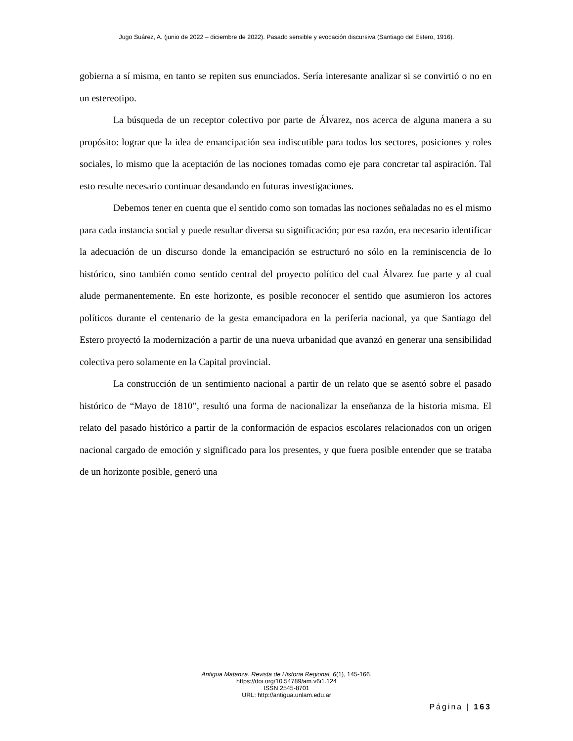Jugo Suárez, A. (junio de 2022 – diciembre de 2022). Pasado sensible y evocación discursiva (Santiago del Estero, 1916).
gobierna a sí misma, en tanto se repiten sus enunciados. Sería interesante analizar si se convirtió o no en un estereotipo.
La búsqueda de un receptor colectivo por parte de Álvarez, nos acerca de alguna manera a su propósito: lograr que la idea de emancipación sea indiscutible para todos los sectores, posiciones y roles sociales, lo mismo que la aceptación de las nociones tomadas como eje para concretar tal aspiración. Tal esto resulte necesario continuar desandando en futuras investigaciones.
Debemos tener en cuenta que el sentido como son tomadas las nociones señaladas no es el mismo para cada instancia social y puede resultar diversa su significación; por esa razón, era necesario identificar la adecuación de un discurso donde la emancipación se estructuró no sólo en la reminiscencia de lo histórico, sino también como sentido central del proyecto político del cual Álvarez fue parte y al cual alude permanentemente. En este horizonte, es posible reconocer el sentido que asumieron los actores políticos durante el centenario de la gesta emancipadora en la periferia nacional, ya que Santiago del Estero proyectó la modernización a partir de una nueva urbanidad que avanzó en generar una sensibilidad colectiva pero solamente en la Capital provincial.
La construcción de un sentimiento nacional a partir de un relato que se asentó sobre el pasado histórico de “Mayo de 1810”, resultó una forma de nacionalizar la enseñanza de la historia misma. El relato del pasado histórico a partir de la conformación de espacios escolares relacionados con un origen nacional cargado de emoción y significado para los presentes, y que fuera posible entender que se trataba de un horizonte posible, generó una
Antigua Matanza. Revista de Historia Regional, 6(1), 145-166.
https://doi.org/10.54789/am.v6i1.124
ISSN 2545-8701
URL: http://antigua.unlam.edu.ar
Página | 163